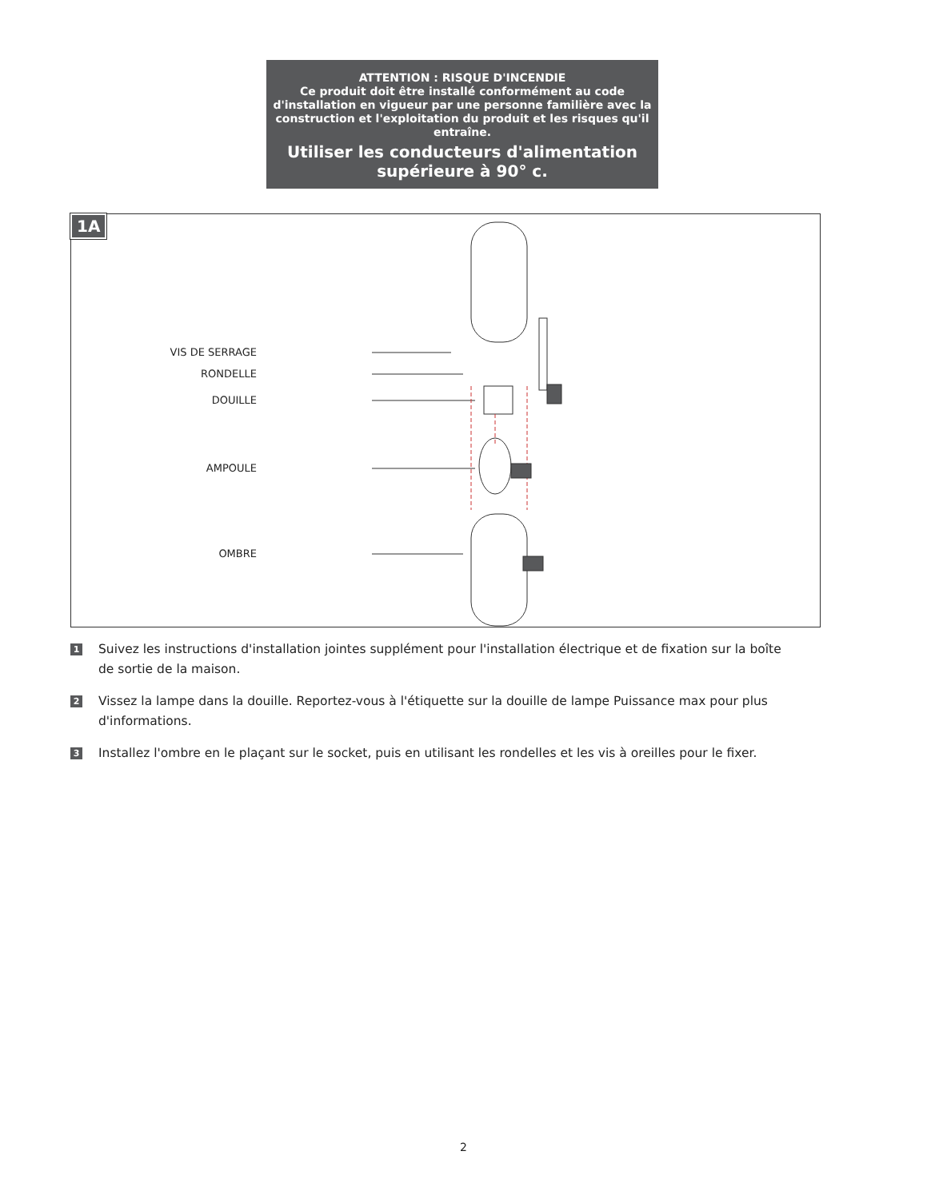ATTENTION : RISQUE D'INCENDIE
Ce produit doit être installé conformément au code d'installation en vigueur par une personne familière avec la construction et l'exploitation du produit et les risques qu'il entraîne.
Utiliser les conducteurs d'alimentation supérieure à 90° c.
1A
VIS DE SERRAGE
RONDELLE
DOUILLE
AMPOULE
OMBRE
1
Suivez les instructions d'installation jointes supplément pour l'installation électrique et de fixation sur la boîte de sortie de la maison.
2
Vissez la lampe dans la douille. Reportez-vous à l'étiquette sur la douille de lampe Puissance max pour plus d'informations.
3
Installez l'ombre en le plaçant sur le socket, puis en utilisant les rondelles et les vis à oreilles pour le fixer.
2